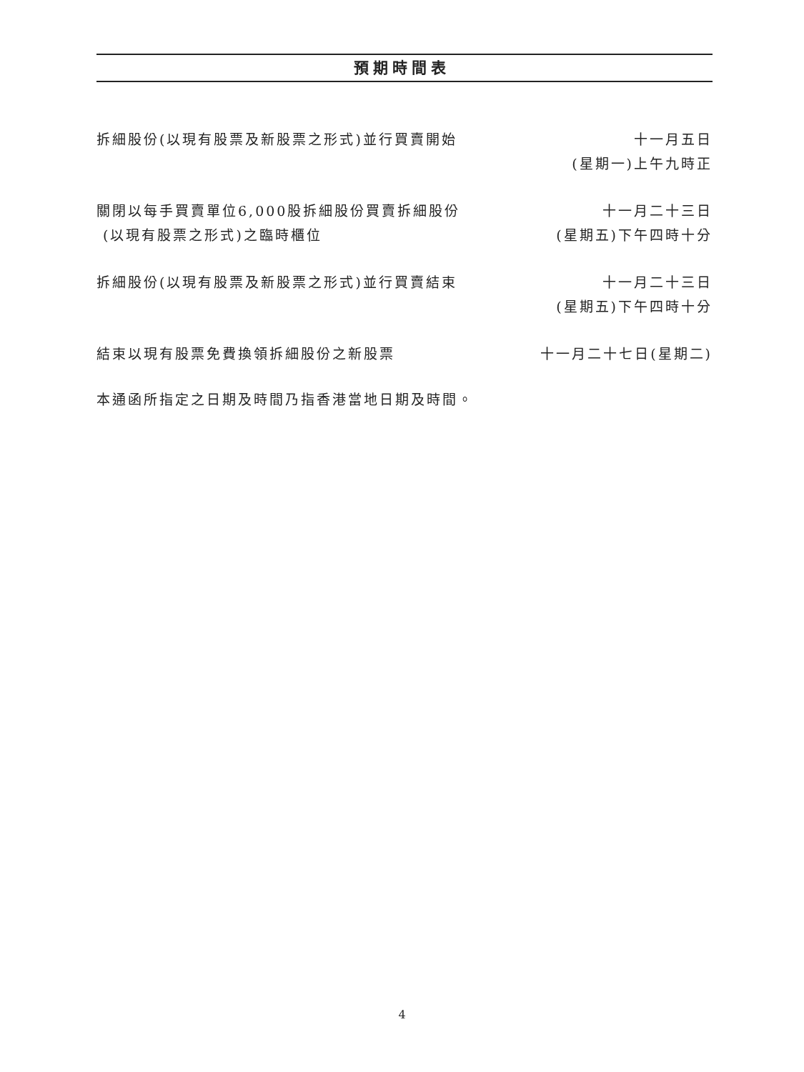預期時間表
| 拆細股份(以現有股票及新股票之形式)並行買賣開始 | 十一月五日 (星期一)上午九時正 |
| 關閉以每手買賣單位6,000股拆細股份買賣拆細股份 (以現有股票之形式)之臨時櫃位 | 十一月二十三日 (星期五)下午四時十分 |
| 拆細股份(以現有股票及新股票之形式)並行買賣結束 | 十一月二十三日 (星期五)下午四時十分 |
| 結束以現有股票免費換領拆細股份之新股票 | 十一月二十七日(星期二) |
本通函所指定之日期及時間乃指香港當地日期及時間。
4